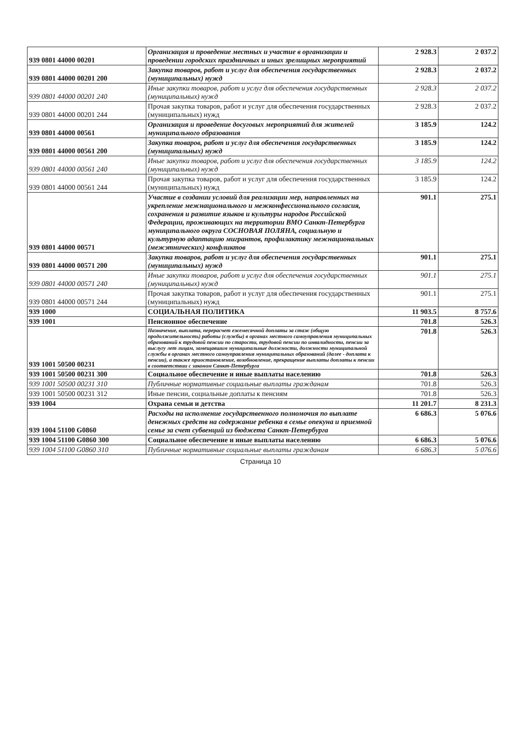| 939 0801 44000 00201 | Организация и проведение местных и участие в организации и проведении городских праздничных и иных зрелищных мероприятий | 2 928.3 | 2 037.2 |
| 939 0801 44000 00201 200 | Закупка товаров, работ и услуг для обеспечения государственных (муниципальных) нужд | 2 928.3 | 2 037.2 |
| 939 0801 44000 00201 240 | Иные закупки товаров, работ и услуг для обеспечения государственных (муниципальных) нужд | 2 928.3 | 2 037.2 |
| 939 0801 44000 00201 244 | Прочая закупка товаров, работ и услуг для обеспечения государственных (муниципальных) нужд | 2 928.3 | 2 037.2 |
| 939 0801 44000 00561 | Организация и проведение досуговых мероприятий для жителей муниципального образования | 3 185.9 | 124.2 |
| 939 0801 44000 00561 200 | Закупка товаров, работ и услуг для обеспечения государственных (муниципальных) нужд | 3 185.9 | 124.2 |
| 939 0801 44000 00561 240 | Иные закупки товаров, работ и услуг для обеспечения государственных (муниципальных) нужд | 3 185.9 | 124.2 |
| 939 0801 44000 00561 244 | Прочая закупка товаров, работ и услуг для обеспечения государственных (муниципальных) нужд | 3 185.9 | 124.2 |
| 939 0801 44000 00571 | Участие в создании условий для реализации мер, направленных на укрепление межнационального и межконфессионального согласия, сохранения и развитие языков и культуры народов Российской Федерации, проживающих на территории ВМО Санкт-Петербурга муниципального округа СОСНОВАЯ ПОЛЯНА, социальную и культурную адаптацию мигрантов, профилактику межнациональных (межэтнических) конфликтов | 901.1 | 275.1 |
| 939 0801 44000 00571 200 | Закупка товаров, работ и услуг для обеспечения государственных (муниципальных) нужд | 901.1 | 275.1 |
| 939 0801 44000 00571 240 | Иные закупки товаров, работ и услуг для обеспечения государственных (муниципальных) нужд | 901.1 | 275.1 |
| 939 0801 44000 00571 244 | Прочая закупка товаров, работ и услуг для обеспечения государственных (муниципальных) нужд | 901.1 | 275.1 |
| 939 1000 | СОЦИАЛЬНАЯ ПОЛИТИКА | 11 903.5 | 8 757.6 |
| 939 1001 | Пенсионное обеспечение | 701.8 | 526.3 |
| 939 1001 50500 00231 | Назначение, выплата, перерасчет ежемесячной доплаты за стаж (общую продолжительность) работы (службы) в органах местного самоуправления муниципальных образований к трудовой пенсии по старости, трудовой пенсии по инвалидности, пенсии за выслугу лет лицам, замещавшим муниципальные должности, должности муниципальной службы в органах местного самоуправления муниципальных образований (далее - доплата к пенсии), а также приостановление, возобновление, прекращение выплаты доплаты к пенсии в соответствии с законом Санкт-Петербурга | 701.8 | 526.3 |
| 939 1001 50500 00231 300 | Социальное обеспечение и иные выплаты населению | 701.8 | 526.3 |
| 939 1001 50500 00231 310 | Публичные нормативные социальные выплаты гражданам | 701.8 | 526.3 |
| 939 1001 50500 00231 312 | Иные пенсии, социальные доплаты к пенсиям | 701.8 | 526.3 |
| 939 1004 | Охрана семьи и детства | 11 201.7 | 8 231.3 |
| 939 1004 51100 G0860 | Расходы на исполнение государственного полномочия по выплате денежных средств на содержание ребенка в семье опекуна и приемной семье за счет субвенций из бюджета Санкт-Петербурга | 6 686.3 | 5 076.6 |
| 939 1004 51100 G0860 300 | Социальное обеспечение и иные выплаты населению | 6 686.3 | 5 076.6 |
| 939 1004 51100 G0860 310 | Публичные нормативные социальные выплаты гражданам | 6 686.3 | 5 076.6 |
Страница 10